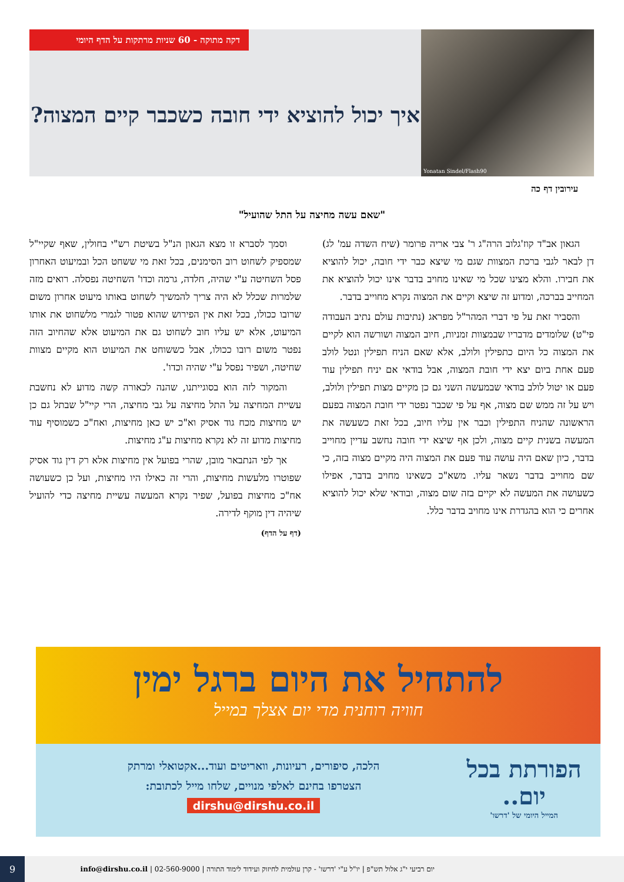Yonatan Sindel/Flash90
איך יכול להוציא ידי חובה כשכבר קיים המצוה?
דקה מתוקה - 60 שניות מרתקות על הדף היומי
עירובין דף כה
"שאם עשה מחיצה על התל שהועיל"
הגאון אב"ד קוז'גלוב הרה"ג ר' צבי אריה פרומר (שיח השדה עמ' לג) דן לבאר לגבי ברכת המצוות שגם מי שיצא כבר ידי חובה, יכול להוציא את חבירו. והלא מצינו שכל מי שאינו מחויב בדבר אינו יכול להוציא את המחייב בברכה, ומדוע זה שיצא וקיים את המצוה נקרא מחוייב בדבר.
והסביר זאת על פי דברי המהר"ל מפראג (נתיבות עולם נתיב העבודה פי"ט) שלומדים מדבריו שבמצוות זמניות, חיוב המצוה ושורשה הוא לקיים את המצוה כל היום כתפילין ולולב, אלא שאם הניח תפילין ונטל לולב פעם אחת ביום יצא ידי חובת המצוה, אבל בודאי אם יניח תפילין עוד פעם או יטול לולב בודאי שבמעשה השני גם כן מקיים מצות תפילין ולולב, ויש על זה ממש שם מצוה, אף על פי שכבר נפטר ידי חובת המצוה בפעם הראשונה שהניח התפילין וכבר אין עליו חיוב, בכל זאת כשעשה את המעשה בשנית קיים מצוה, ולכן אף שיצא ידי חובה נחשב עדיין מחוייב בדבר, כיון שאם היה עושה עוד פעם את המצוה היה מקיים מצוה בזה, כי שם מחוייב בדבר נשאר עליו. משא"כ כשאינו מחויב בדבר, אפילו כשעושה את המעשה לא יקיים בזה שום מצוה, ובודאי שלא יכול להוציא אחרים כי הוא בהגדרת אינו מחויב בדבר כלל.
וסמך לסברא זו מצא הגאון הנ"ל בשיטת רש"י בחולין, שאף שקיי"ל שמספיק לשחוט רוב הסימנים, בכל זאת מי ששחט הכל ובמיעוט האחרון פסל השחיטה ע"י שהיה, חלדה, גרמה וכדו' השחיטה נפסלה. רואים מזה שלמרות שכלל לא היה צריך להמשיך לשחוט באותו מיעוט אחרון משום שרובו ככולו, בכל זאת אין הפירוש שהוא פטור לגמרי מלשחוט את אותו המיעוט, אלא יש עליו חוב לשחוט גם את המיעוט אלא שהחיוב הזה נפטר משום רובו ככולו, אבל כששוחט את המיעוט הוא מקיים מצוות שחיטה, ושפיר נפסל ע"י שהיה וכדו'.
והמקור לזה הוא בסוגייתנו, שהנה לכאורה קשה מדוע לא נחשבת עשיית המחיצה על התל מחיצה על גבי מחיצה, הרי קיי"ל שבתל גם כן יש מחיצות מכח גוד אסיק וא"כ יש כאן מחיצות, ואח"כ כשמוסיף עוד מחיצות מדוע זה לא נקרא מחיצות ע"ג מחיצות.
אך לפי הנתבאר מובן, שהרי בפועל אין מחיצות אלא רק דין גוד אסיק שפוטרו מלעשות מחיצות, והרי זה כאילו היו מחיצות, ועל כן כשעושה אח"כ מחיצות בפועל, שפיר נקרא המעשה עשיית מחיצה כדי להועיל שיהיה דין מוקף לדירה.
(דף על הדף)
להתחיל את היום ברגל ימין
חוויה רוחנית מדי יום אצלך במייל
הפורתת בכל יום..
המייל היומי של 'דרשו'
הלכה, סיפורים, רעיונות, וואריטים ועוד...אקטואלי ומרתק
הצטרפו בחינם לאלפי מנויים, שלחו מייל לכתובת:
dirshu@dirshu.co.il
יום רביעי י"ג אלול תש"פ | יו"ל ע"י 'דרשו' - קרן עולמית לחיזוק ועידוד לימוד התורה | 02-560-9000 | info@dirshu.co.il 9